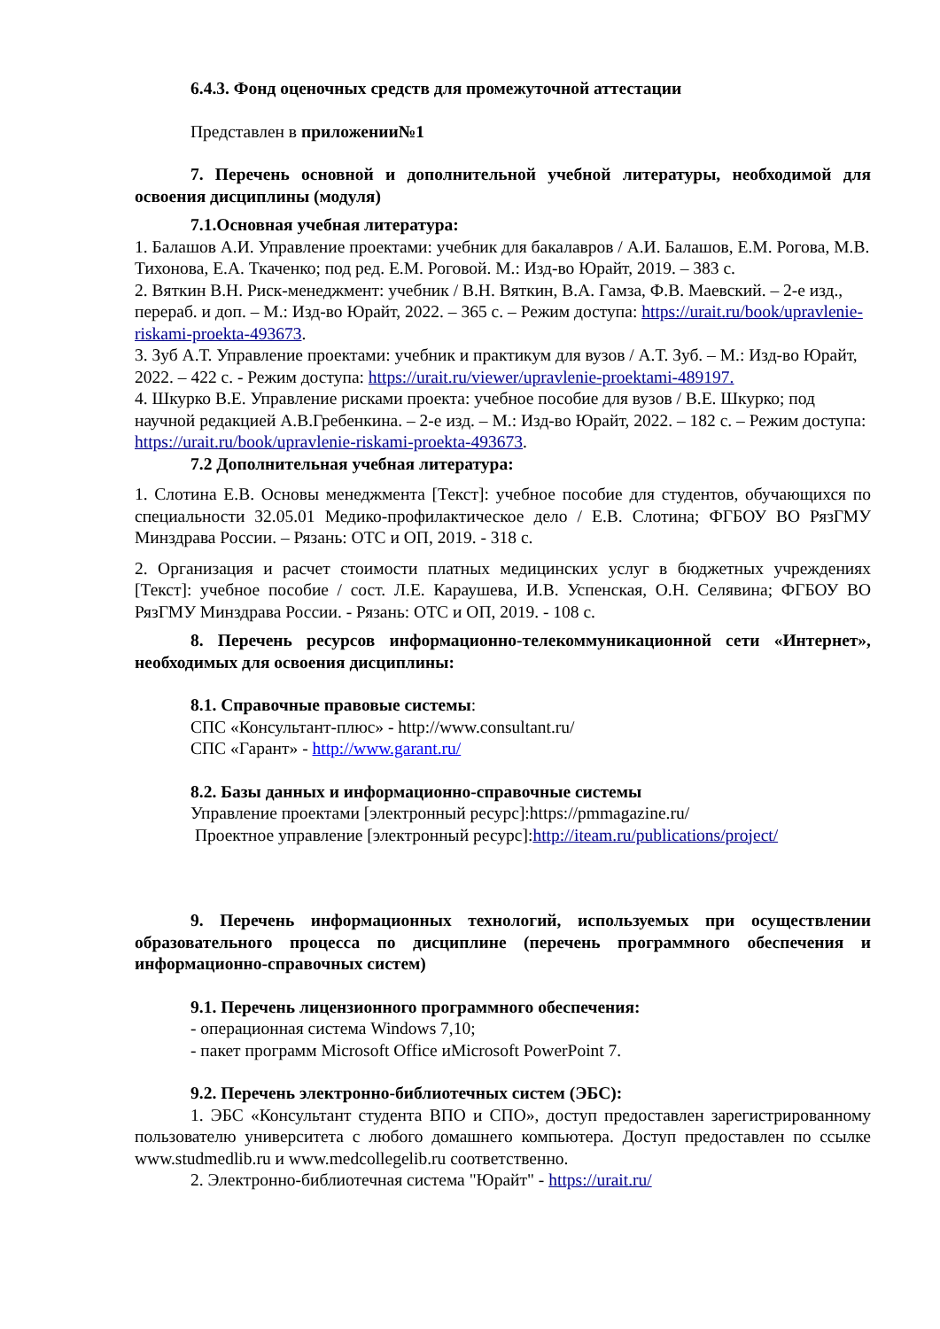6.4.3. Фонд оценочных средств для промежуточной аттестации
Представлен в приложении№1
7. Перечень основной и дополнительной учебной литературы, необходимой для освоения дисциплины (модуля)
7.1.Основная учебная литература:
1. Балашов А.И. Управление проектами: учебник для бакалавров / А.И. Балашов, Е.М. Рогова, М.В. Тихонова, Е.А. Ткаченко; под ред. Е.М. Роговой. М.: Изд-во Юрайт, 2019. – 383 с.
2. Вяткин В.Н. Риск-менеджмент: учебник / В.Н. Вяткин, В.А. Гамза, Ф.В. Маевский. – 2-е изд., перераб. и доп. – М.: Изд-во Юрайт, 2022. – 365 с. – Режим доступа: https://urait.ru/book/upravlenie-riskami-proekta-493673.
3. Зуб А.Т. Управление проектами: учебник и практикум для вузов / А.Т. Зуб. – М.: Изд-во Юрайт, 2022. – 422 с. - Режим доступа: https://urait.ru/viewer/upravlenie-proektami-489197.
4. Шкурко В.Е. Управление рисками проекта: учебное пособие для вузов / В.Е. Шкурко; под научной редакцией А.В.Гребенкина. – 2-е изд. – М.: Изд-во Юрайт, 2022. – 182 с. – Режим доступа: https://urait.ru/book/upravlenie-riskami-proekta-493673.
7.2 Дополнительная учебная литература:
1. Слотина Е.В. Основы менеджмента [Текст]: учебное пособие для студентов, обучающихся по специальности 32.05.01 Медико-профилактическое дело / Е.В. Слотина; ФГБОУ ВО РязГМУ Минздрава России. – Рязань: ОТС и ОП, 2019. - 318 с.
2. Организация и расчет стоимости платных медицинских услуг в бюджетных учреждениях [Текст]: учебное пособие / сост. Л.Е. Караушева, И.В. Успенская, О.Н. Селявина; ФГБОУ ВО РязГМУ Минздрава России. - Рязань: ОТС и ОП, 2019. - 108 с.
8. Перечень ресурсов информационно-телекоммуникационной сети «Интернет», необходимых для освоения дисциплины:
8.1. Справочные правовые системы:
СПС «Консультант-плюс» - http://www.consultant.ru/
СПС «Гарант» - http://www.garant.ru/
8.2. Базы данных и информационно-справочные системы
Управление проектами [электронный ресурс]:https://pmmagazine.ru/
Проектное управление [электронный ресурс]:http://iteam.ru/publications/project/
9. Перечень информационных технологий, используемых при осуществлении образовательного процесса по дисциплине (перечень программного обеспечения и информационно-справочных систем)
9.1. Перечень лицензионного программного обеспечения:
- операционная система Windows 7,10;
- пакет программ Microsoft Office иMicrosoft PowerPoint 7.
9.2. Перечень электронно-библиотечных систем (ЭБС):
1. ЭБС «Консультант студента ВПО и СПО», доступ предоставлен зарегистрированному пользователю университета с любого домашнего компьютера. Доступ предоставлен по ссылке www.studmedlib.ru и www.medcollegelib.ru соответственно.
2. Электронно-библиотечная система "Юрайт" - https://urait.ru/